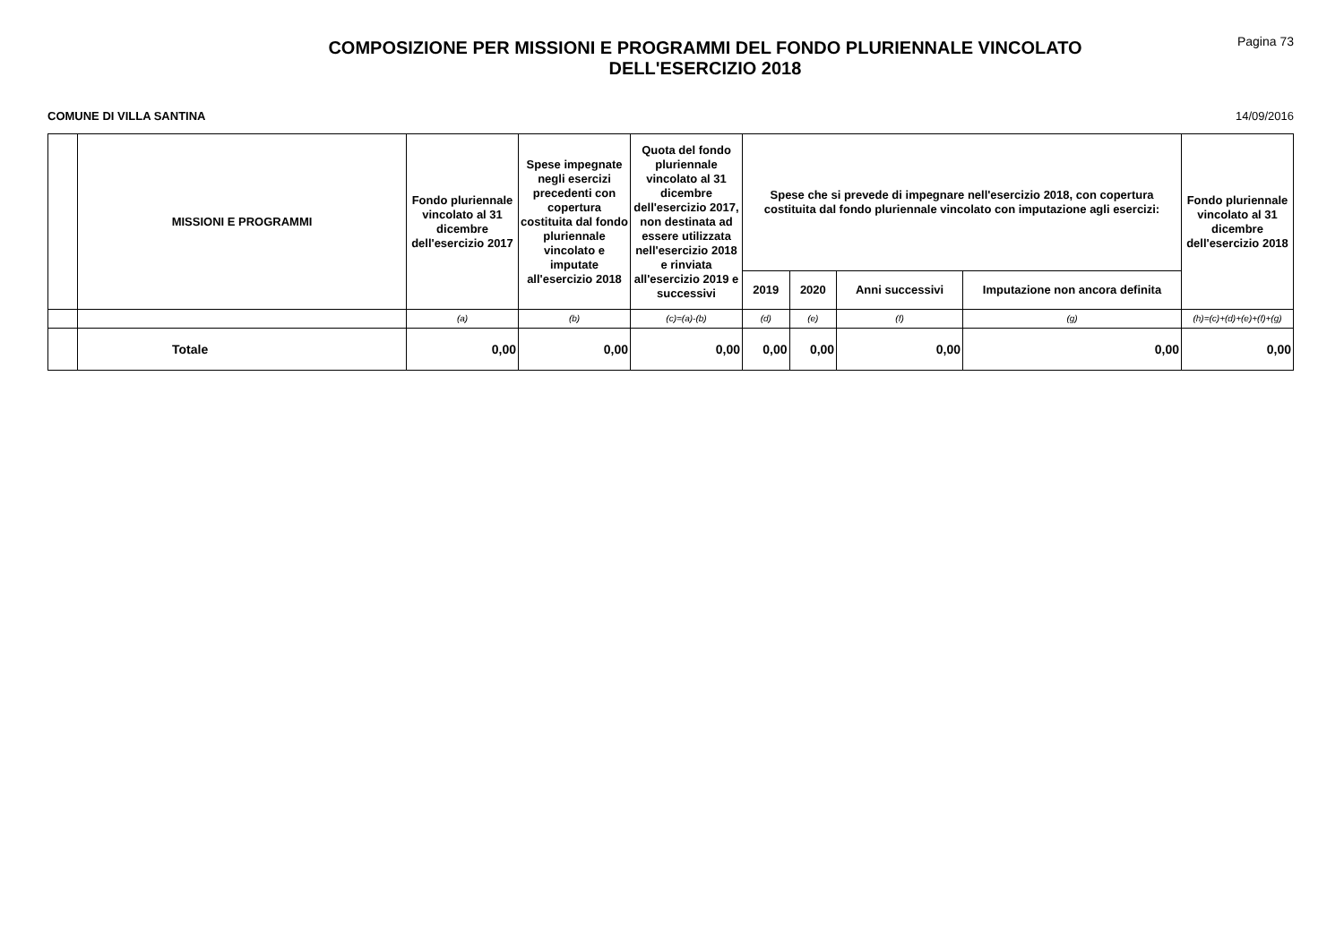COMPOSIZIONE PER MISSIONI E PROGRAMMI DEL FONDO PLURIENNALE VINCOLATO
DELL'ESERCIZIO 2018
Pagina 73
COMUNE DI VILLA SANTINA 14/09/2016
| | MISSIONI E PROGRAMMI | Fondo pluriennale vincolato al 31 dicembre dell'esercizio 2017 | Spese impegnate negli esercizi precedenti con copertura costituita dal fondo pluriennale vincolato e imputate all'esercizio 2018 | Quota del fondo pluriennale vincolato al 31 dicembre dell'esercizio 2017, non destinata ad essere utilizzata nell'esercizio 2018 e rinviata all'esercizio 2019 e successivi | Spese che si prevede di impegnare nell'esercizio 2018, con copertura costituita dal fondo pluriennale vincolato con imputazione agli esercizi: | | | | Fondo pluriennale vincolato al 31 dicembre dell'esercizio 2018 |
| --- | --- | --- | --- | --- | --- | --- | --- | --- | --- |
| | | | | | 2019 | 2020 | Anni successivi | Imputazione non ancora definita | |
| | | (a) | (b) | (c)=(a)-(b) | (d) | (e) | (f) | (g) | (h)=(c)+(d)+(e)+(f)+(g) |
| | Totale | 0,00 | 0,00 | 0,00 | 0,00 | 0,00 | 0,00 | 0,00 | 0,00 |